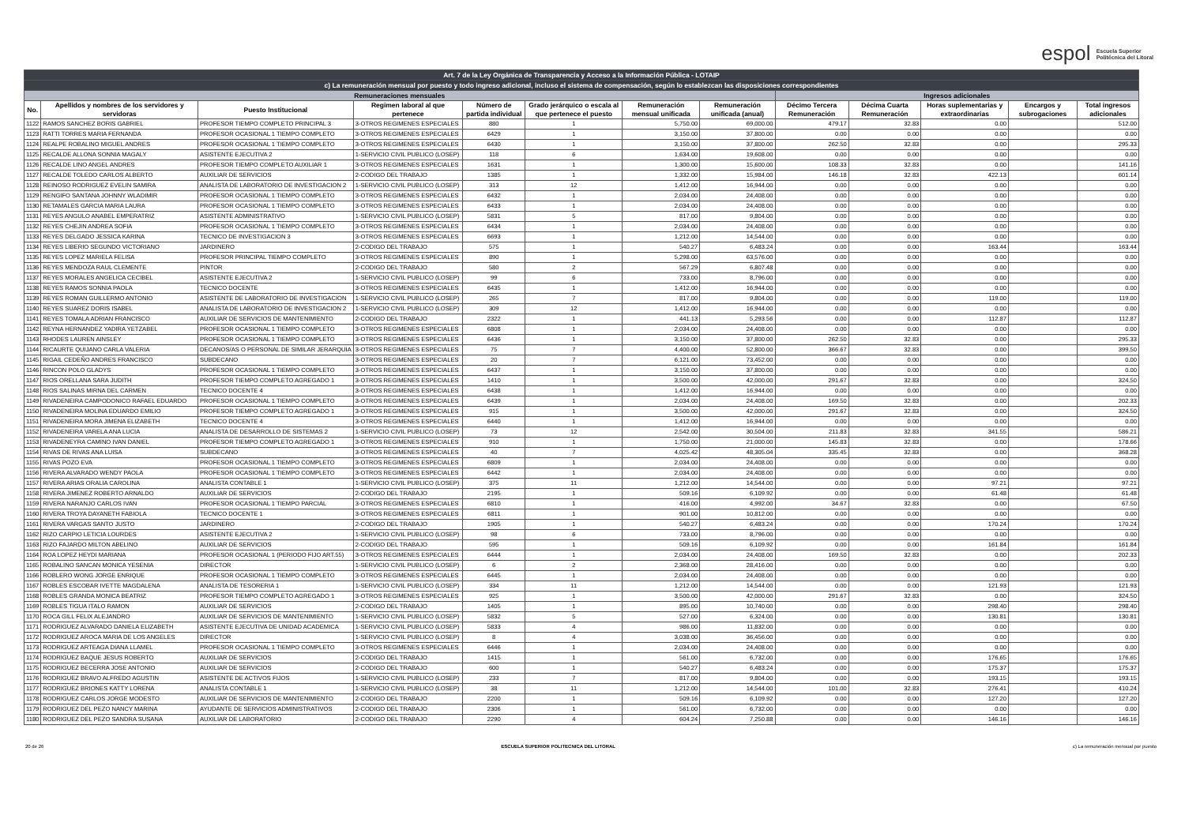espol Escuela Superior
Politécnica del Litoral
| Art. 7 de la Ley Orgánica de Transparencia y Acceso a la Información Pública - LOTAIP | | | | | | | | | | | | |
| --- | --- | --- | --- | --- | --- | --- | --- | --- | --- | --- | --- | --- |
| c) La remuneración mensual por puesto y todo ingreso adicional, incluso el sistema de compensación, según lo establezcan las disposiciones correspondientes | | | | | | | | | | | | |
| Remuneraciones mensuales | | | | | | | | Ingresos adicionales | | | | |
| No. | Apellidos y nombres de los servidores y servidoras | Puesto Institucional | Regimen laboral al que pertenece | Número de partida individual | Grado jerárquico o escala al que pertenece el puesto | Remuneración mensual unificada | Remuneración unificada (anual) | Décimo Tercera Remuneración | Décima Cuarta Remuneración | Horas suplementarias y extraordinarias | Encargos y subrogaciones | Total ingresos adicionales |
| 1122 | RAMOS SANCHEZ BORIS GABRIEL | PROFESOR TIEMPO COMPLETO PRINCIPAL 3 | 3-OTROS REGIMENES ESPECIALES | 880 | 1 | 5,750.00 | 69,000.00 | 479.17 | 32.83 | 0.00 | | 512.00 |
| 1123 | RATTI TORRES MARIA FERNANDA | PROFESOR OCASIONAL 1 TIEMPO COMPLETO | 3-OTROS REGIMENES ESPECIALES | 6429 | 1 | 3,150.00 | 37,800.00 | 0.00 | 0.00 | 0.00 | | 0.00 |
| 1124 | REALPE ROBALINO MIGUEL ANDRES | PROFESOR OCASIONAL 1 TIEMPO COMPLETO | 3-OTROS REGIMENES ESPECIALES | 6430 | 1 | 3,150.00 | 37,800.00 | 262.50 | 32.83 | 0.00 | | 295.33 |
| 1125 | RECALDE ALLONA SONNIA MAGALY | ASISTENTE EJECUTIVA 2 | 1-SERVICIO CIVIL PUBLICO (LOSEP) | 118 | 6 | 1,634.00 | 19,608.00 | 0.00 | 0.00 | 0.00 | | 0.00 |
| 1126 | RECALDE LINO ANGEL ANDRES | PROFESOR TIEMPO COMPLETO AUXILIAR 1 | 3-OTROS REGIMENES ESPECIALES | 1631 | 1 | 1,300.00 | 15,600.00 | 108.33 | 32.83 | 0.00 | | 141.16 |
| 1127 | RECALDE TOLEDO CARLOS ALBERTO | AUXILIAR DE SERVICIOS | 2-CODIGO DEL TRABAJO | 1385 | 1 | 1,332.00 | 15,984.00 | 146.18 | 32.83 | 422.13 | | 601.14 |
| 1128 | REINOSO RODRIGUEZ EVELIN SAMIRA | ANALISTA DE LABORATORIO DE INVESTIGACION 2 | 1-SERVICIO CIVIL PUBLICO (LOSEP) | 313 | 12 | 1,412.00 | 16,944.00 | 0.00 | 0.00 | 0.00 | | 0.00 |
| 1129 | RENGIFO SANTANA JOHNNY WLADIMIR | PROFESOR OCASIONAL 1 TIEMPO COMPLETO | 3-OTROS REGIMENES ESPECIALES | 6432 | 1 | 2,034.00 | 24,408.00 | 0.00 | 0.00 | 0.00 | | 0.00 |
| 1130 | RETAMALES GARCIA MARIA LAURA | PROFESOR OCASIONAL 1 TIEMPO COMPLETO | 3-OTROS REGIMENES ESPECIALES | 6433 | 1 | 2,034.00 | 24,408.00 | 0.00 | 0.00 | 0.00 | | 0.00 |
| 1131 | REYES ANGULO ANABEL EMPERATRIZ | ASISTENTE ADMINISTRATIVO | 1-SERVICIO CIVIL PUBLICO (LOSEP) | 5831 | 5 | 817.00 | 9,804.00 | 0.00 | 0.00 | 0.00 | | 0.00 |
| 1132 | REYES CHEJIN ANDREA SOFIA | PROFESOR OCASIONAL 1 TIEMPO COMPLETO | 3-OTROS REGIMENES ESPECIALES | 6434 | 1 | 2,034.00 | 24,408.00 | 0.00 | 0.00 | 0.00 | | 0.00 |
| 1133 | REYES DELGADO JESSICA KARINA | TECNICO DE INVESTIGACION 3 | 3-OTROS REGIMENES ESPECIALES | 6693 | 1 | 1,212.00 | 14,544.00 | 0.00 | 0.00 | 0.00 | | 0.00 |
| 1134 | REYES LIBERIO SEGUNDO VICTORIANO | JARDINERO | 2-CODIGO DEL TRABAJO | 575 | 1 | 540.27 | 6,483.24 | 0.00 | 0.00 | 163.44 | | 163.44 |
| 1135 | REYES LOPEZ MARIELA FELISA | PROFESOR PRINCIPAL TIEMPO COMPLETO | 3-OTROS REGIMENES ESPECIALES | 890 | 1 | 5,298.00 | 63,576.00 | 0.00 | 0.00 | 0.00 | | 0.00 |
| 1136 | REYES MENDOZA RAUL CLEMENTE | PINTOR | 2-CODIGO DEL TRABAJO | 580 | 2 | 567.29 | 6,807.48 | 0.00 | 0.00 | 0.00 | | 0.00 |
| 1137 | REYES MORALES ANGELICA CECIBEL | ASISTENTE EJECUTIVA 2 | 1-SERVICIO CIVIL PUBLICO (LOSEP) | 99 | 6 | 733.00 | 8,796.00 | 0.00 | 0.00 | 0.00 | | 0.00 |
| 1138 | REYES RAMOS SONNIA PAOLA | TECNICO DOCENTE | 3-OTROS REGIMENES ESPECIALES | 6435 | 1 | 1,412.00 | 16,944.00 | 0.00 | 0.00 | 0.00 | | 0.00 |
| 1139 | REYES ROMAN GUILLERMO ANTONIO | ASISTENTE DE LABORATORIO DE INVESTIGACION | 1-SERVICIO CIVIL PUBLICO (LOSEP) | 265 | 7 | 817.00 | 9,804.00 | 0.00 | 0.00 | 119.00 | | 119.00 |
| 1140 | REYES SUAREZ DORIS ISABEL | ANALISTA DE LABORATORIO DE INVESTIGACION 2 | 1-SERVICIO CIVIL PUBLICO (LOSEP) | 309 | 12 | 1,412.00 | 16,944.00 | 0.00 | 0.00 | 0.00 | | 0.00 |
| 1141 | REYES TOMALA ADRIAN FRANCISCO | AUXILIAR DE SERVICIOS DE MANTENIMIENTO | 2-CODIGO DEL TRABAJO | 2322 | 1 | 441.13 | 5,293.56 | 0.00 | 0.00 | 112.87 | | 112.87 |
| 1142 | REYNA HERNANDEZ YADIRA YETZABEL | PROFESOR OCASIONAL 1 TIEMPO COMPLETO | 3-OTROS REGIMENES ESPECIALES | 6808 | 1 | 2,034.00 | 24,408.00 | 0.00 | 0.00 | 0.00 | | 0.00 |
| 1143 | RHODES LAUREN AINSLEY | PROFESOR OCASIONAL 1 TIEMPO COMPLETO | 3-OTROS REGIMENES ESPECIALES | 6436 | 1 | 3,150.00 | 37,800.00 | 262.50 | 32.83 | 0.00 | | 295.33 |
| 1144 | RICAURTE QUIJANO CARLA VALERIA | DECANOS/AS O PERSONAL DE SIMILAR JERARQUIA | 3-OTROS REGIMENES ESPECIALES | 75 | 7 | 4,400.00 | 52,800.00 | 366.67 | 32.83 | 0.00 | | 399.50 |
| 1145 | RIGAIL CEDEÑO ANDRES FRANCISCO | SUBDECANO | 3-OTROS REGIMENES ESPECIALES | 20 | 7 | 6,121.00 | 73,452.00 | 0.00 | 0.00 | 0.00 | | 0.00 |
| 1146 | RINCON POLO GLADYS | PROFESOR OCASIONAL 1 TIEMPO COMPLETO | 3-OTROS REGIMENES ESPECIALES | 6437 | 1 | 3,150.00 | 37,800.00 | 0.00 | 0.00 | 0.00 | | 0.00 |
| 1147 | RIOS ORELLANA SARA JUDITH | PROFESOR TIEMPO COMPLETO AGREGADO 1 | 3-OTROS REGIMENES ESPECIALES | 1410 | 1 | 3,500.00 | 42,000.00 | 291.67 | 32.83 | 0.00 | | 324.50 |
| 1148 | RIOS SALINAS MIRNA DEL CARMEN | TECNICO DOCENTE 4 | 3-OTROS REGIMENES ESPECIALES | 6438 | 1 | 1,412.00 | 16,944.00 | 0.00 | 0.00 | 0.00 | | 0.00 |
| 1149 | RIVADENEIRA CAMPODONICO RAFAEL EDUARDO | PROFESOR OCASIONAL 1 TIEMPO COMPLETO | 3-OTROS REGIMENES ESPECIALES | 6439 | 1 | 2,034.00 | 24,408.00 | 169.50 | 32.83 | 0.00 | | 202.33 |
| 1150 | RIVADENEIRA MOLINA EDUARDO EMILIO | PROFESOR TIEMPO COMPLETO AGREGADO 1 | 3-OTROS REGIMENES ESPECIALES | 915 | 1 | 3,500.00 | 42,000.00 | 291.67 | 32.83 | 0.00 | | 324.50 |
| 1151 | RIVADENEIRA MORA JIMENA ELIZABETH | TECNICO DOCENTE 4 | 3-OTROS REGIMENES ESPECIALES | 6440 | 1 | 1,412.00 | 16,944.00 | 0.00 | 0.00 | 0.00 | | 0.00 |
| 1152 | RIVADENEIRA VARELA ANA LUCIA | ANALISTA DE DESARROLLO DE SISTEMAS 2 | 1-SERVICIO CIVIL PUBLICO (LOSEP) | 73 | 12 | 2,542.00 | 30,504.00 | 211.83 | 32.83 | 341.55 | | 586.21 |
| 1153 | RIVADENEYRA CAMINO IVAN DANIEL | PROFESOR TIEMPO COMPLETO AGREGADO 1 | 3-OTROS REGIMENES ESPECIALES | 910 | 1 | 1,750.00 | 21,000.00 | 145.83 | 32.83 | 0.00 | | 178.66 |
| 1154 | RIVAS DE RIVAS ANA LUISA | SUBDECANO | 3-OTROS REGIMENES ESPECIALES | 40 | 7 | 4,025.42 | 48,305.04 | 335.45 | 32.83 | 0.00 | | 368.28 |
| 1155 | RIVAS POZO EVA | PROFESOR OCASIONAL 1 TIEMPO COMPLETO | 3-OTROS REGIMENES ESPECIALES | 6809 | 1 | 2,034.00 | 24,408.00 | 0.00 | 0.00 | 0.00 | | 0.00 |
| 1156 | RIVERA ALVARADO WENDY PAOLA | PROFESOR OCASIONAL 1 TIEMPO COMPLETO | 3-OTROS REGIMENES ESPECIALES | 6442 | 1 | 2,034.00 | 24,408.00 | 0.00 | 0.00 | 0.00 | | 0.00 |
| 1157 | RIVERA ARIAS ORALIA CAROLINA | ANALISTA CONTABLE 1 | 1-SERVICIO CIVIL PUBLICO (LOSEP) | 375 | 11 | 1,212.00 | 14,544.00 | 0.00 | 0.00 | 97.21 | | 97.21 |
| 1158 | RIVERA JIMENEZ ROBERTO ARNALDO | AUXILIAR DE SERVICIOS | 2-CODIGO DEL TRABAJO | 2195 | 1 | 509.16 | 6,109.92 | 0.00 | 0.00 | 61.48 | | 61.48 |
| 1159 | RIVERA NARANJO CARLOS IVAN | PROFESOR OCASIONAL 1 TIEMPO PARCIAL | 3-OTROS REGIMENES ESPECIALES | 6810 | 1 | 416.00 | 4,992.00 | 34.67 | 32.83 | 0.00 | | 67.50 |
| 1160 | RIVERA TROYA DAYANETH FABIOLA | TECNICO DOCENTE 1 | 3-OTROS REGIMENES ESPECIALES | 6811 | 1 | 901.00 | 10,812.00 | 0.00 | 0.00 | 0.00 | | 0.00 |
| 1161 | RIVERA VARGAS SANTO JUSTO | JARDINERO | 2-CODIGO DEL TRABAJO | 1905 | 1 | 540.27 | 6,483.24 | 0.00 | 0.00 | 170.24 | | 170.24 |
| 1162 | RIZO CARPIO LETICIA LOURDES | ASISTENTE EJECUTIVA 2 | 1-SERVICIO CIVIL PUBLICO (LOSEP) | 98 | 6 | 733.00 | 8,796.00 | 0.00 | 0.00 | 0.00 | | 0.00 |
| 1163 | RIZO FAJARDO MILTON ABELINO | AUXILIAR DE SERVICIOS | 2-CODIGO DEL TRABAJO | 595 | 1 | 509.16 | 6,109.92 | 0.00 | 0.00 | 161.84 | | 161.84 |
| 1164 | ROA LOPEZ HEYDI MARIANA | PROFESOR OCASIONAL 1 (PERIODO FIJO ART.55) | 3-OTROS REGIMENES ESPECIALES | 6444 | 1 | 2,034.00 | 24,408.00 | 169.50 | 32.83 | 0.00 | | 202.33 |
| 1165 | ROBALINO SANCAN MONICA YESENIA | DIRECTOR | 1-SERVICIO CIVIL PUBLICO (LOSEP) | 6 | 2 | 2,368.00 | 28,416.00 | 0.00 | 0.00 | 0.00 | | 0.00 |
| 1166 | ROBLERO WONG JORGE ENRIQUE | PROFESOR OCASIONAL 1 TIEMPO COMPLETO | 3-OTROS REGIMENES ESPECIALES | 6445 | 1 | 2,034.00 | 24,408.00 | 0.00 | 0.00 | 0.00 | | 0.00 |
| 1167 | ROBLES ESCOBAR IVETTE MAGDALENA | ANALISTA DE TESORERIA 1 | 1-SERVICIO CIVIL PUBLICO (LOSEP) | 334 | 11 | 1,212.00 | 14,544.00 | 0.00 | 0.00 | 121.93 | | 121.93 |
| 1168 | ROBLES GRANDA MONICA BEATRIZ | PROFESOR TIEMPO COMPLETO AGREGADO 1 | 3-OTROS REGIMENES ESPECIALES | 925 | 1 | 3,500.00 | 42,000.00 | 291.67 | 32.83 | 0.00 | | 324.50 |
| 1169 | ROBLES TIGUA ITALO RAMON | AUXILIAR DE SERVICIOS | 2-CODIGO DEL TRABAJO | 1405 | 1 | 895.00 | 10,740.00 | 0.00 | 0.00 | 298.40 | | 298.40 |
| 1170 | ROCA GILL FELIX ALEJANDRO | AUXILIAR DE SERVICIOS DE MANTENIMIENTO | 1-SERVICIO CIVIL PUBLICO (LOSEP) | 5832 | 5 | 527.00 | 6,324.00 | 0.00 | 0.00 | 130.81 | | 130.81 |
| 1171 | RODRIGUEZ ALVARADO DANIELA ELIZABETH | ASISTENTE EJECUTIVA DE UNIDAD ACADEMICA | 1-SERVICIO CIVIL PUBLICO (LOSEP) | 5833 | 4 | 986.00 | 11,832.00 | 0.00 | 0.00 | 0.00 | | 0.00 |
| 1172 | RODRIGUEZ AROCA MARIA DE LOS ANGELES | DIRECTOR | 1-SERVICIO CIVIL PUBLICO (LOSEP) | 8 | 4 | 3,038.00 | 36,456.00 | 0.00 | 0.00 | 0.00 | | 0.00 |
| 1173 | RODRIGUEZ ARTEAGA DIANA LLAMEL | PROFESOR OCASIONAL 1 TIEMPO COMPLETO | 3-OTROS REGIMENES ESPECIALES | 6446 | 1 | 2,034.00 | 24,408.00 | 0.00 | 0.00 | 0.00 | | 0.00 |
| 1174 | RODRIGUEZ BAQUE JESUS ROBERTO | AUXILIAR DE SERVICIOS | 2-CODIGO DEL TRABAJO | 1415 | 1 | 561.00 | 6,732.00 | 0.00 | 0.00 | 176.65 | | 176.65 |
| 1175 | RODRIGUEZ BECERRA JOSE ANTONIO | AUXILIAR DE SERVICIOS | 2-CODIGO DEL TRABAJO | 600 | 1 | 540.27 | 6,483.24 | 0.00 | 0.00 | 175.37 | | 175.37 |
| 1176 | RODRIGUEZ BRAVO ALFREDO AGUSTIN | ASISTENTE DE ACTIVOS FIJOS | 1-SERVICIO CIVIL PUBLICO (LOSEP) | 233 | 7 | 817.00 | 9,804.00 | 0.00 | 0.00 | 193.15 | | 193.15 |
| 1177 | RODRIGUEZ BRIONES KATTY LORENA | ANALISTA CONTABLE 1 | 1-SERVICIO CIVIL PUBLICO (LOSEP) | 38 | 11 | 1,212.00 | 14,544.00 | 101.00 | 32.83 | 276.41 | | 410.24 |
| 1178 | RODRIGUEZ CARLOS JORGE MODESTO | AUXILIAR DE SERVICIOS DE MANTENIMIENTO | 2-CODIGO DEL TRABAJO | 2200 | 1 | 509.16 | 6,109.92 | 0.00 | 0.00 | 127.20 | | 127.20 |
| 1179 | RODRIGUEZ DEL PEZO NANCY MARINA | AYUDANTE DE SERVICIOS ADMINISTRATIVOS | 2-CODIGO DEL TRABAJO | 2306 | 1 | 561.00 | 6,732.00 | 0.00 | 0.00 | 0.00 | | 0.00 |
| 1180 | RODRIGUEZ DEL PEZO SANDRA SUSANA | AUXILIAR DE LABORATORIO | 2-CODIGO DEL TRABAJO | 2290 | 4 | 604.24 | 7,250.88 | 0.00 | 0.00 | 146.16 | | 146.16 |
20 de 26 ESCUELA SUPERIOR POLITECNICA DEL LITORAL c) La remuneración mensual por puesto